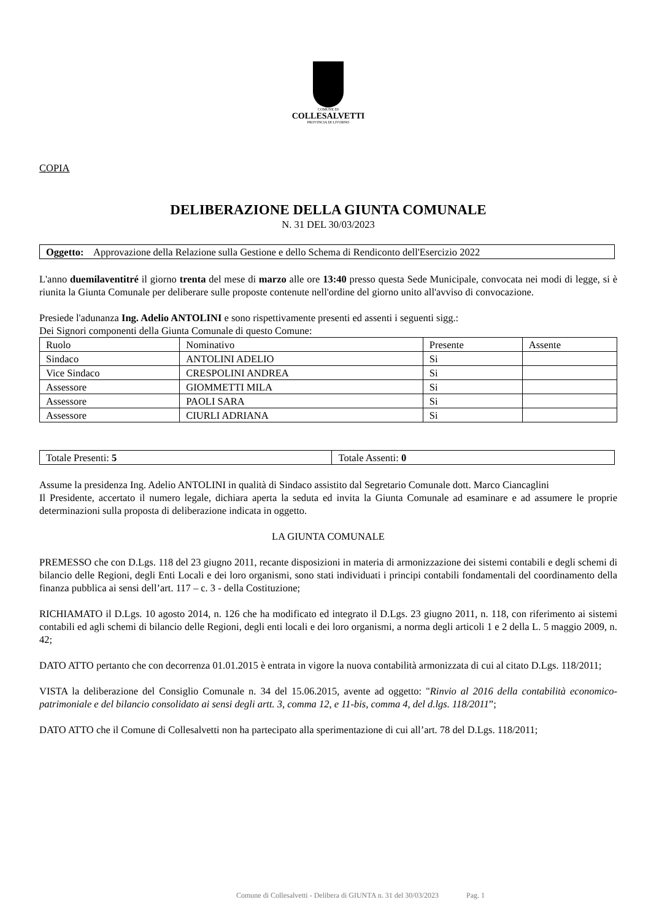COMUNE DI
COLLESALVETTI
PROVINCIA DI LIVORNO
COPIA
DELIBERAZIONE DELLA GIUNTA COMUNALE
N. 31 DEL 30/03/2023
| Oggetto: Approvazione della Relazione sulla Gestione e dello Schema di Rendiconto dell'Esercizio 2022 |
L'anno duemilaventitré il giorno trenta del mese di marzo alle ore 13:40 presso questa Sede Municipale, convocata nei modi di legge, si è riunita la Giunta Comunale per deliberare sulle proposte contenute nell'ordine del giorno unito all'avviso di convocazione.
Presiede l'adunanza Ing. Adelio ANTOLINI e sono rispettivamente presenti ed assenti i seguenti sigg.:
Dei Signori componenti della Giunta Comunale di questo Comune:
| Ruolo | Nominativo | Presente | Assente |
| Sindaco | ANTOLINI ADELIO | Si | |
| Vice Sindaco | CRESPOLINI ANDREA | Si | |
| Assessore | GIOMMETTI MILA | Si | |
| Assessore | PAOLI SARA | Si | |
| Assessore | CIURLI ADRIANA | Si | |
| Totale Presenti: 5 | Totale Assenti: 0 |
Assume la presidenza Ing. Adelio ANTOLINI in qualità di Sindaco assistito dal Segretario Comunale dott. Marco Ciancaglini
Il Presidente, accertato il numero legale, dichiara aperta la seduta ed invita la Giunta Comunale ad esaminare e ad assumere le proprie determinazioni sulla proposta di deliberazione indicata in oggetto.
LA GIUNTA COMUNALE
PREMESSO che con D.Lgs. 118 del 23 giugno 2011, recante disposizioni in materia di armonizzazione dei sistemi contabili e degli schemi di bilancio delle Regioni, degli Enti Locali e dei loro organismi, sono stati individuati i principi contabili fondamentali del coordinamento della finanza pubblica ai sensi dell’art. 117 – c. 3 - della Costituzione;
RICHIAMATO il D.Lgs. 10 agosto 2014, n. 126 che ha modificato ed integrato il D.Lgs. 23 giugno 2011, n. 118, con riferimento ai sistemi contabili ed agli schemi di bilancio delle Regioni, degli enti locali e dei loro organismi, a norma degli articoli 1 e 2 della L. 5 maggio 2009, n. 42;
DATO ATTO pertanto che con decorrenza 01.01.2015 è entrata in vigore la nuova contabilità armonizzata di cui al citato D.Lgs. 118/2011;
VISTA la deliberazione del Consiglio Comunale n. 34 del 15.06.2015, avente ad oggetto: "Rinvio al 2016 della contabilità economico-patrimoniale e del bilancio consolidato ai sensi degli artt. 3, comma 12, e 11-bis, comma 4, del d.lgs. 118/2011”;
DATO ATTO che il Comune di Collesalvetti non ha partecipato alla sperimentazione di cui all’art. 78 del D.Lgs. 118/2011;
Comune di Collesalvetti - Delibera di GIUNTA n. 31 del 30/03/2023 Pag. 1